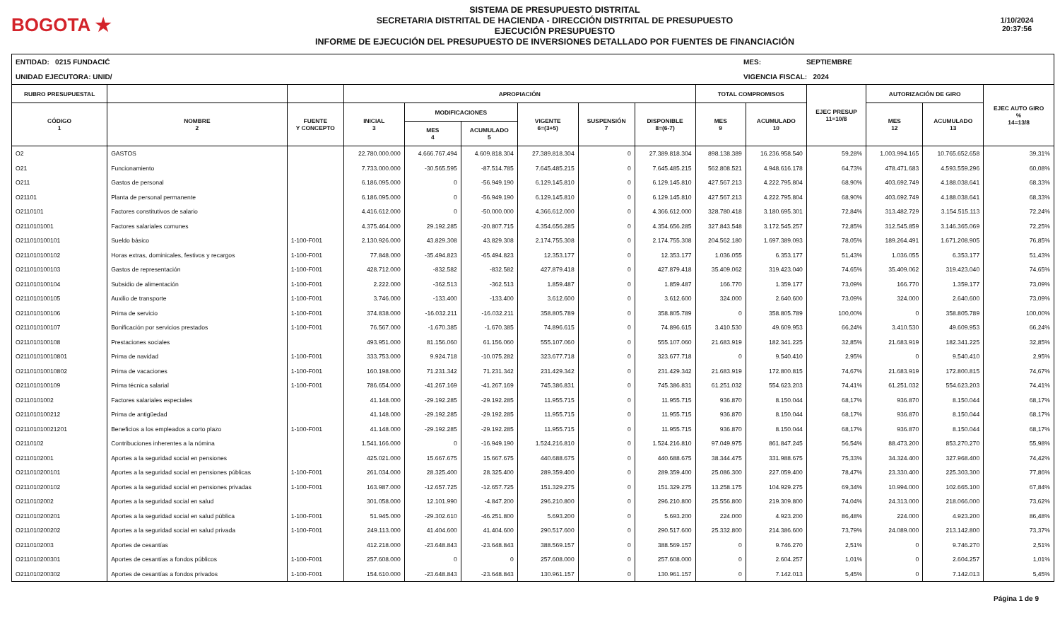BOGOTA ★
SISTEMA DE PRESUPUESTO DISTRITAL
SECRETARIA DISTRITAL DE HACIENDA - DIRECCIÓN DISTRITAL DE PRESUPUESTO
EJECUCIÓN PRESUPUESTO
INFORME DE EJECUCIÓN DEL PRESUPUESTO DE INVERSIONES DETALLADO POR FUENTES DE FINANCIACIÓN
1/10/2024
20:37:56
| ENTIDAD: 0215 FUNDACIĆ | MES: SEPTIEMBRE |
| UNIDAD EJECUTORA: UNID/ | VIGENCIA FISCAL: 2024 |
| RUBRO PRESUPUESTAL | | | APROPIACIÓN | | | | | | TOTAL COMPROMISOS | | EJEC PRESUP 11=10/8 | AUTORIZACIÓN DE GIRO | | EJEC AUTO GIRO % 14=13/8 |
| --- | --- | --- | --- | --- | --- | --- | --- | --- | --- | --- | --- | --- | --- | --- |
| CÓDIGO 1 | NOMBRE 2 | FUENTE Y CONCEPTO | INICIAL 3 | MODIFICACIONES | | VIGENTE 6=(3+5) | SUSPENSIÓN 7 | DISPONIBLE 8=(6-7) | MES 9 | ACUMULADO 10 | | MES 12 | ACUMULADO 13 | |
| | | | | MES 4 | ACUMULADO 5 | | | | | | | | | |
| O2 | GASTOS | | 22.780.000.000 | 4.666.767.494 | 4.609.818.304 | 27.389.818.304 | 0 | 27.389.818.304 | 898.138.389 | 16.236.958.540 | 59,28% | 1.003.994.165 | 10.765.652.658 | 39,31% |
| O21 | Funcionamiento | | 7.733.000.000 | -30.565.595 | -87.514.785 | 7.645.485.215 | 0 | 7.645.485.215 | 562.808.521 | 4.948.616.178 | 64,73% | 478.471.683 | 4.593.559.296 | 60,08% |
| O211 | Gastos de personal | | 6.186.095.000 | 0 | -56.949.190 | 6.129.145.810 | 0 | 6.129.145.810 | 427.567.213 | 4.222.795.804 | 68,90% | 403.692.749 | 4.188.038.641 | 68,33% |
| O21101 | Planta de personal permanente | | 6.186.095.000 | 0 | -56.949.190 | 6.129.145.810 | 0 | 6.129.145.810 | 427.567.213 | 4.222.795.804 | 68,90% | 403.692.749 | 4.188.038.641 | 68,33% |
| O2110101 | Factores constitutivos de salario | | 4.416.612.000 | 0 | -50.000.000 | 4.366.612.000 | 0 | 4.366.612.000 | 328.780.418 | 3.180.695.301 | 72,84% | 313.482.729 | 3.154.515.113 | 72,24% |
| O2110101001 | Factores salariales comunes | | 4.375.464.000 | 29.192.285 | -20.807.715 | 4.354.656.285 | 0 | 4.354.656.285 | 327.843.548 | 3.172.545.257 | 72,85% | 312.545.859 | 3.146.365.069 | 72,25% |
| O211010100101 | Sueldo básico | 1-100-F001 | 2.130.926.000 | 43.829.308 | 43.829.308 | 2.174.755.308 | 0 | 2.174.755.308 | 204.562.180 | 1.697.389.093 | 78,05% | 189.264.491 | 1.671.208.905 | 76,85% |
| O211010100102 | Horas extras, dominicales, festivos y recargos | 1-100-F001 | 77.848.000 | -35.494.823 | -65.494.823 | 12.353.177 | 0 | 12.353.177 | 1.036.055 | 6.353.177 | 51,43% | 1.036.055 | 6.353.177 | 51,43% |
| O211010100103 | Gastos de representación | 1-100-F001 | 428.712.000 | -832.582 | -832.582 | 427.879.418 | 0 | 427.879.418 | 35.409.062 | 319.423.040 | 74,65% | 35.409.062 | 319.423.040 | 74,65% |
| O211010100104 | Subsidio de alimentación | 1-100-F001 | 2.222.000 | -362.513 | -362.513 | 1.859.487 | 0 | 1.859.487 | 166.770 | 1.359.177 | 73,09% | 166.770 | 1.359.177 | 73,09% |
| O211010100105 | Auxilio de transporte | 1-100-F001 | 3.746.000 | -133.400 | -133.400 | 3.612.600 | 0 | 3.612.600 | 324.000 | 2.640.600 | 73,09% | 324.000 | 2.640.600 | 73,09% |
| O211010100106 | Prima de servicio | 1-100-F001 | 374.838.000 | -16.032.211 | -16.032.211 | 358.805.789 | 0 | 358.805.789 | 0 | 358.805.789 | 100,00% | 0 | 358.805.789 | 100,00% |
| O211010100107 | Bonificación por servicios prestados | 1-100-F001 | 76.567.000 | -1.670.385 | -1.670.385 | 74.896.615 | 0 | 74.896.615 | 3.410.530 | 49.609.953 | 66,24% | 3.410.530 | 49.609.953 | 66,24% |
| O211010100108 | Prestaciones sociales | | 493.951.000 | 81.156.060 | 61.156.060 | 555.107.060 | 0 | 555.107.060 | 21.683.919 | 182.341.225 | 32,85% | 21.683.919 | 182.341.225 | 32,85% |
| O21101010010801 | Prima de navidad | 1-100-F001 | 333.753.000 | 9.924.718 | -10.075.282 | 323.677.718 | 0 | 323.677.718 | 0 | 9.540.410 | 2,95% | 0 | 9.540.410 | 2,95% |
| O21101010010802 | Prima de vacaciones | 1-100-F001 | 160.198.000 | 71.231.342 | 71.231.342 | 231.429.342 | 0 | 231.429.342 | 21.683.919 | 172.800.815 | 74,67% | 21.683.919 | 172.800.815 | 74,67% |
| O211010100109 | Prima técnica salarial | 1-100-F001 | 786.654.000 | -41.267.169 | -41.267.169 | 745.386.831 | 0 | 745.386.831 | 61.251.032 | 554.623.203 | 74,41% | 61.251.032 | 554.623.203 | 74,41% |
| O2110101002 | Factores salariales especiales | | 41.148.000 | -29.192.285 | -29.192.285 | 11.955.715 | 0 | 11.955.715 | 936.870 | 8.150.044 | 68,17% | 936.870 | 8.150.044 | 68,17% |
| O211010100212 | Prima de antigüedad | | 41.148.000 | -29.192.285 | -29.192.285 | 11.955.715 | 0 | 11.955.715 | 936.870 | 8.150.044 | 68,17% | 936.870 | 8.150.044 | 68,17% |
| O21101010021201 | Beneficios a los empleados a corto plazo | 1-100-F001 | 41.148.000 | -29.192.285 | -29.192.285 | 11.955.715 | 0 | 11.955.715 | 936.870 | 8.150.044 | 68,17% | 936.870 | 8.150.044 | 68,17% |
| O2110102 | Contribuciones inherentes a la nómina | | 1.541.166.000 | 0 | -16.949.190 | 1.524.216.810 | 0 | 1.524.216.810 | 97.049.975 | 861.847.245 | 56,54% | 88.473.200 | 853.270.270 | 55,98% |
| O2110102001 | Aportes a la seguridad social en pensiones | | 425.021.000 | 15.667.675 | 15.667.675 | 440.688.675 | 0 | 440.688.675 | 38.344.475 | 331.988.675 | 75,33% | 34.324.400 | 327.968.400 | 74,42% |
| O211010200101 | Aportes a la seguridad social en pensiones públicas | 1-100-F001 | 261.034.000 | 28.325.400 | 28.325.400 | 289.359.400 | 0 | 289.359.400 | 25.086.300 | 227.059.400 | 78,47% | 23.330.400 | 225.303.300 | 77,86% |
| O211010200102 | Aportes a la seguridad social en pensiones privadas | 1-100-F001 | 163.987.000 | -12.657.725 | -12.657.725 | 151.329.275 | 0 | 151.329.275 | 13.258.175 | 104.929.275 | 69,34% | 10.994.000 | 102.665.100 | 67,84% |
| O2110102002 | Aportes a la seguridad social en salud | | 301.058.000 | 12.101.990 | -4.847.200 | 296.210.800 | 0 | 296.210.800 | 25.556.800 | 219.309.800 | 74,04% | 24.313.000 | 218.066.000 | 73,62% |
| O211010200201 | Aportes a la seguridad social en salud pública | 1-100-F001 | 51.945.000 | -29.302.610 | -46.251.800 | 5.693.200 | 0 | 5.693.200 | 224.000 | 4.923.200 | 86,48% | 224.000 | 4.923.200 | 86,48% |
| O211010200202 | Aportes a la seguridad social en salud privada | 1-100-F001 | 249.113.000 | 41.404.600 | 41.404.600 | 290.517.600 | 0 | 290.517.600 | 25.332.800 | 214.386.600 | 73,79% | 24.089.000 | 213.142.800 | 73,37% |
| O2110102003 | Aportes de cesantías | | 412.218.000 | -23.648.843 | -23.648.843 | 388.569.157 | 0 | 388.569.157 | 0 | 9.746.270 | 2,51% | 0 | 9.746.270 | 2,51% |
| O211010200301 | Aportes de cesantías a fondos públicos | 1-100-F001 | 257.608.000 | 0 | 0 | 257.608.000 | 0 | 257.608.000 | 0 | 2.604.257 | 1,01% | 0 | 2.604.257 | 1,01% |
| O211010200302 | Aportes de cesantías a fondos privados | 1-100-F001 | 154.610.000 | -23.648.843 | -23.648.843 | 130.961.157 | 0 | 130.961.157 | 0 | 7.142.013 | 5,45% | 0 | 7.142.013 | 5,45% |
Página 1 de 9